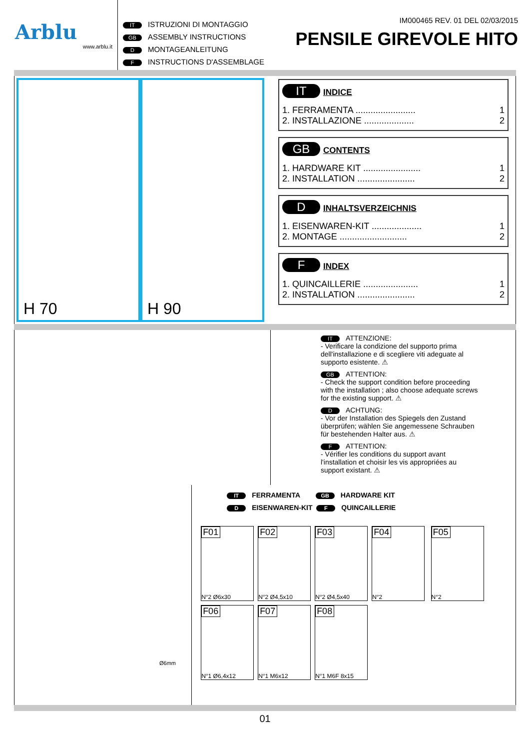Arblu
www.arblu.it
IT ISTRUZIONI DI MONTAGGIO
GB ASSEMBLY INSTRUCTIONS
D MONTAGEANLEITUNG
F INSTRUCTIONS D'ASSEMBLAGE
IM000465 REV. 01 DEL 02/03/2015
PENSILE GIREVOLE HITO
H 70
H 90
IT INDICE
1. FERRAMENTA ........................ 1
2. INSTALLAZIONE .................... 2
GB CONTENTS
1. HARDWARE KIT ....................... 1
2. INSTALLATION ....................... 2
D INHALTSVERZEICHNIS
1. EISENWAREN-KIT .................... 1
2. MONTAGE ........................... 2
F INDEX
1. QUINCAILLERIE ...................... 1
2. INSTALLATION ....................... 2
IT ATTENZIONE:
- Verificare la condizione del supporto prima dell'installazione e di scegliere viti adeguate al supporto esistente. ⚠
GB ATTENTION:
- Check the support condition before proceeding with the installation ; also choose adequate screws for the existing support. ⚠
D ACHTUNG:
- Vor der Installation des Spiegels den Zustand überprüfen; wählen Sie angemessene Schrauben für bestehenden Halter aus. ⚠
F ATTENTION:
- Vérifier les conditions du support avant l'installation et choisir les vis appropriées au support existant. ⚠
Ø6mm
IT FERRAMENTA GB HARDWARE KIT
D EISENWAREN-KIT F QUINCAILLERIE
F01 N°2 Ø6x30
F02 N°2 Ø4,5x10
F03 N°2 Ø4,5x40
F04 N°2
F05 N°2
F06 N°1 Ø6,4x12
F07 N°1 M6x12
F08 N°1 M6F 8x15
01